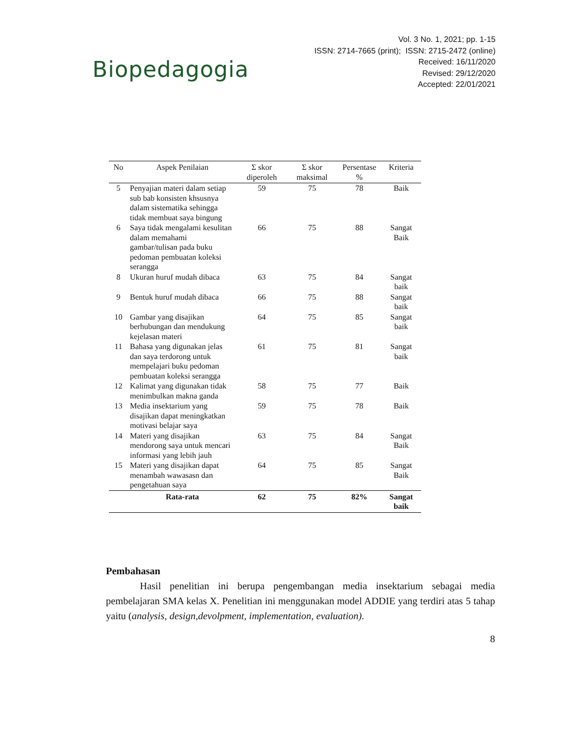Biopedagogia
Vol. 3 No. 1, 2021; pp. 1-15
ISSN: 2714-7665 (print); ISSN: 2715-2472 (online)
Received: 16/11/2020
Revised: 29/12/2020
Accepted: 22/01/2021
| No | Aspek Penilaian | Σ skor diperoleh | Σ skor maksimal | Persentase % | Kriteria |
| --- | --- | --- | --- | --- | --- |
| 5 | Penyajian materi dalam setiap sub bab konsisten khsusnya dalam sistematika sehingga tidak membuat saya bingung | 59 | 75 | 78 | Baik |
| 6 | Saya tidak mengalami kesulitan dalam memahami gambar/tulisan pada buku pedoman pembuatan koleksi serangga | 66 | 75 | 88 | Sangat Baik |
| 8 | Ukuran huruf mudah dibaca | 63 | 75 | 84 | Sangat baik |
| 9 | Bentuk huruf mudah dibaca | 66 | 75 | 88 | Sangat baik |
| 10 | Gambar yang disajikan berhubungan dan mendukung kejelasan materi | 64 | 75 | 85 | Sangat baik |
| 11 | Bahasa yang digunakan jelas dan saya terdorong untuk mempelajari buku pedoman pembuatan koleksi serangga | 61 | 75 | 81 | Sangat baik |
| 12 | Kalimat yang digunakan tidak menimbulkan makna ganda | 58 | 75 | 77 | Baik |
| 13 | Media insektarium yang disajikan dapat meningkatkan motivasi belajar saya | 59 | 75 | 78 | Baik |
| 14 | Materi yang disajikan mendorong saya untuk mencari informasi yang lebih jauh | 63 | 75 | 84 | Sangat Baik |
| 15 | Materi yang disajikan dapat menambah wawasasn dan pengetahuan saya | 64 | 75 | 85 | Sangat Baik |
| | Rata-rata | 62 | 75 | 82% | Sangat baik |
Pembahasan
Hasil penelitian ini berupa pengembangan media insektarium sebagai media pembelajaran SMA kelas X. Penelitian ini menggunakan model ADDIE yang terdiri atas 5 tahap yaitu (analysis, design,devolpment, implementation, evaluation).
8